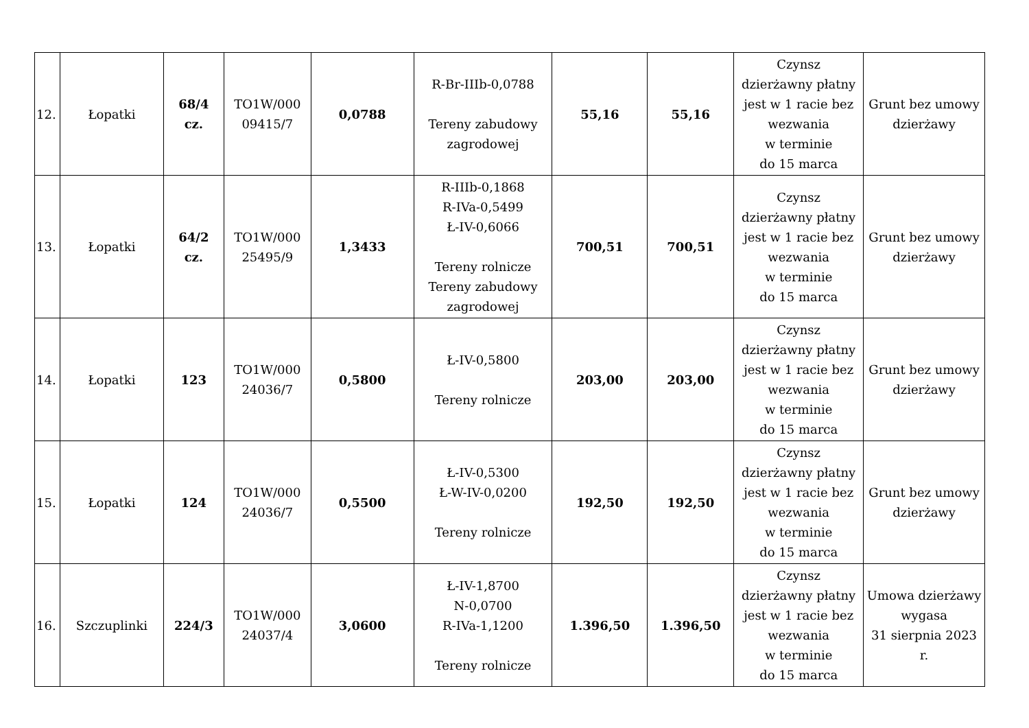| 12. | Łopatki | 68/4 cz. | TO1W/000 09415/7 | 0,0788 | R-Br-IIIb-0,0788 Tereny zabudowy zagrodowej | 55,16 | 55,16 | Czynsz dzierżawny płatny jest w 1 racie bez wezwania w terminie do 15 marca | Grunt bez umowy dzierżawy |
| 13. | Łopatki | 64/2 cz. | TO1W/000 25495/9 | 1,3433 | R-IIIb-0,1868 R-IVa-0,5499 Ł-IV-0,6066 Tereny rolnicze Tereny zabudowy zagrodowej | 700,51 | 700,51 | Czynsz dzierżawny płatny jest w 1 racie bez wezwania w terminie do 15 marca | Grunt bez umowy dzierżawy |
| 14. | Łopatki | 123 | TO1W/000 24036/7 | 0,5800 | Ł-IV-0,5800 Tereny rolnicze | 203,00 | 203,00 | Czynsz dzierżawny płatny jest w 1 racie bez wezwania w terminie do 15 marca | Grunt bez umowy dzierżawy |
| 15. | Łopatki | 124 | TO1W/000 24036/7 | 0,5500 | Ł-IV-0,5300 Ł-W-IV-0,0200 Tereny rolnicze | 192,50 | 192,50 | Czynsz dzierżawny płatny jest w 1 racie bez wezwania w terminie do 15 marca | Grunt bez umowy dzierżawy |
| 16. | Szczuplinki | 224/3 | TO1W/000 24037/4 | 3,0600 | Ł-IV-1,8700 N-0,0700 R-IVa-1,1200 Tereny rolnicze | 1.396,50 | 1.396,50 | Czynsz dzierżawny płatny jest w 1 racie bez wezwania w terminie do 15 marca | Umowa dzierżawy wygasa 31 sierpnia 2023 r. |